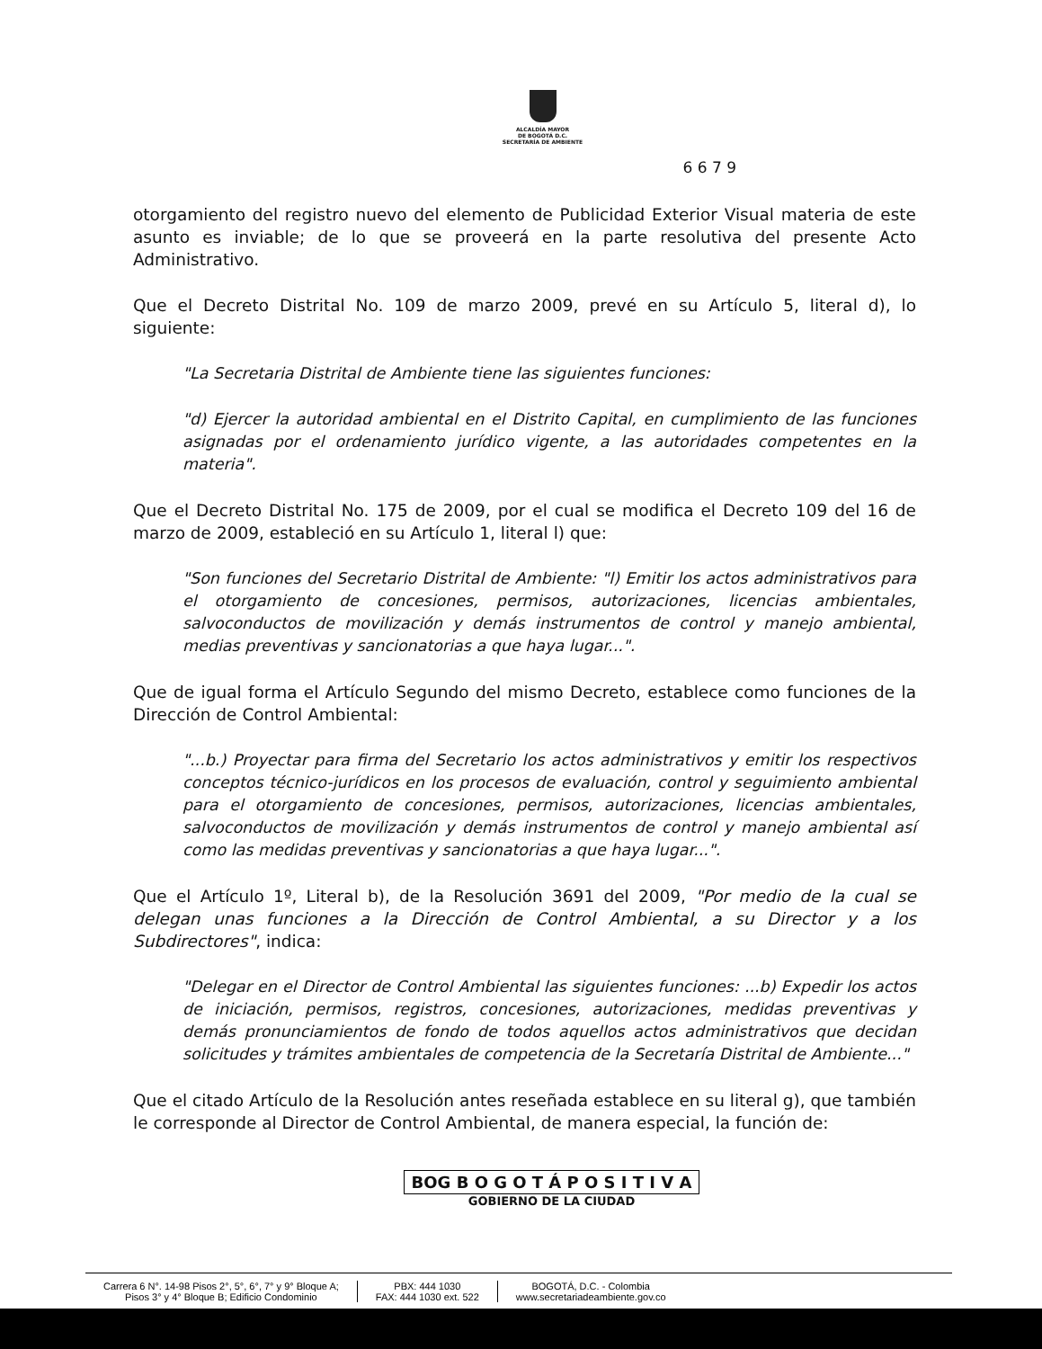ALCALDÍA MAYOR
DE BOGOTÁ D.C.
SECRETARÍA DE AMBIENTE
6 6 7 9
otorgamiento del registro nuevo del elemento de Publicidad Exterior Visual materia de este asunto es inviable; de lo que se proveerá en la parte resolutiva del presente Acto Administrativo.
Que el Decreto Distrital No. 109 de marzo 2009, prevé en su Artículo 5, literal d), lo siguiente:
"La Secretaria Distrital de Ambiente tiene las siguientes funciones:
"d) Ejercer la autoridad ambiental en el Distrito Capital, en cumplimiento de las funciones asignadas por el ordenamiento jurídico vigente, a las autoridades competentes en la materia".
Que el Decreto Distrital No. 175 de 2009, por el cual se modifica el Decreto 109 del 16 de marzo de 2009, estableció en su Artículo 1, literal l) que:
"Son funciones del Secretario Distrital de Ambiente: "l) Emitir los actos administrativos para el otorgamiento de concesiones, permisos, autorizaciones, licencias ambientales, salvoconductos de movilización y demás instrumentos de control y manejo ambiental, medias preventivas y sancionatorias a que haya lugar...".
Que de igual forma el Artículo Segundo del mismo Decreto, establece como funciones de la Dirección de Control Ambiental:
"...b.) Proyectar para firma del Secretario los actos administrativos y emitir los respectivos conceptos técnico-jurídicos en los procesos de evaluación, control y seguimiento ambiental para el otorgamiento de concesiones, permisos, autorizaciones, licencias ambientales, salvoconductos de movilización y demás instrumentos de control y manejo ambiental así como las medidas preventivas y sancionatorias a que haya lugar...".
Que el Artículo 1º, Literal b), de la Resolución 3691 del 2009, "Por medio de la cual se delegan unas funciones a la Dirección de Control Ambiental, a su Director y a los Subdirectores", indica:
"Delegar en el Director de Control Ambiental las siguientes funciones: ...b) Expedir los actos de iniciación, permisos, registros, concesiones, autorizaciones, medidas preventivas y demás pronunciamientos de fondo de todos aquellos actos administrativos que decidan solicitudes y trámites ambientales de competencia de la Secretaría Distrital de Ambiente..."
Que el citado Artículo de la Resolución antes reseñada establece en su literal g), que también le corresponde al Director de Control Ambiental, de manera especial, la función de:
BOG B O G O T Á P O S I T I V A
GOBIERNO DE LA CIUDAD
Carrera 6 N°. 14-98 Pisos 2°, 5°, 6°, 7° y 9° Bloque A;
Pisos 3° y 4° Bloque B; Edificio Condominio
PBX: 444 1030
FAX: 444 1030 ext. 522
BOGOTÁ, D.C. - Colombia
www.secretariadeambiente.gov.co